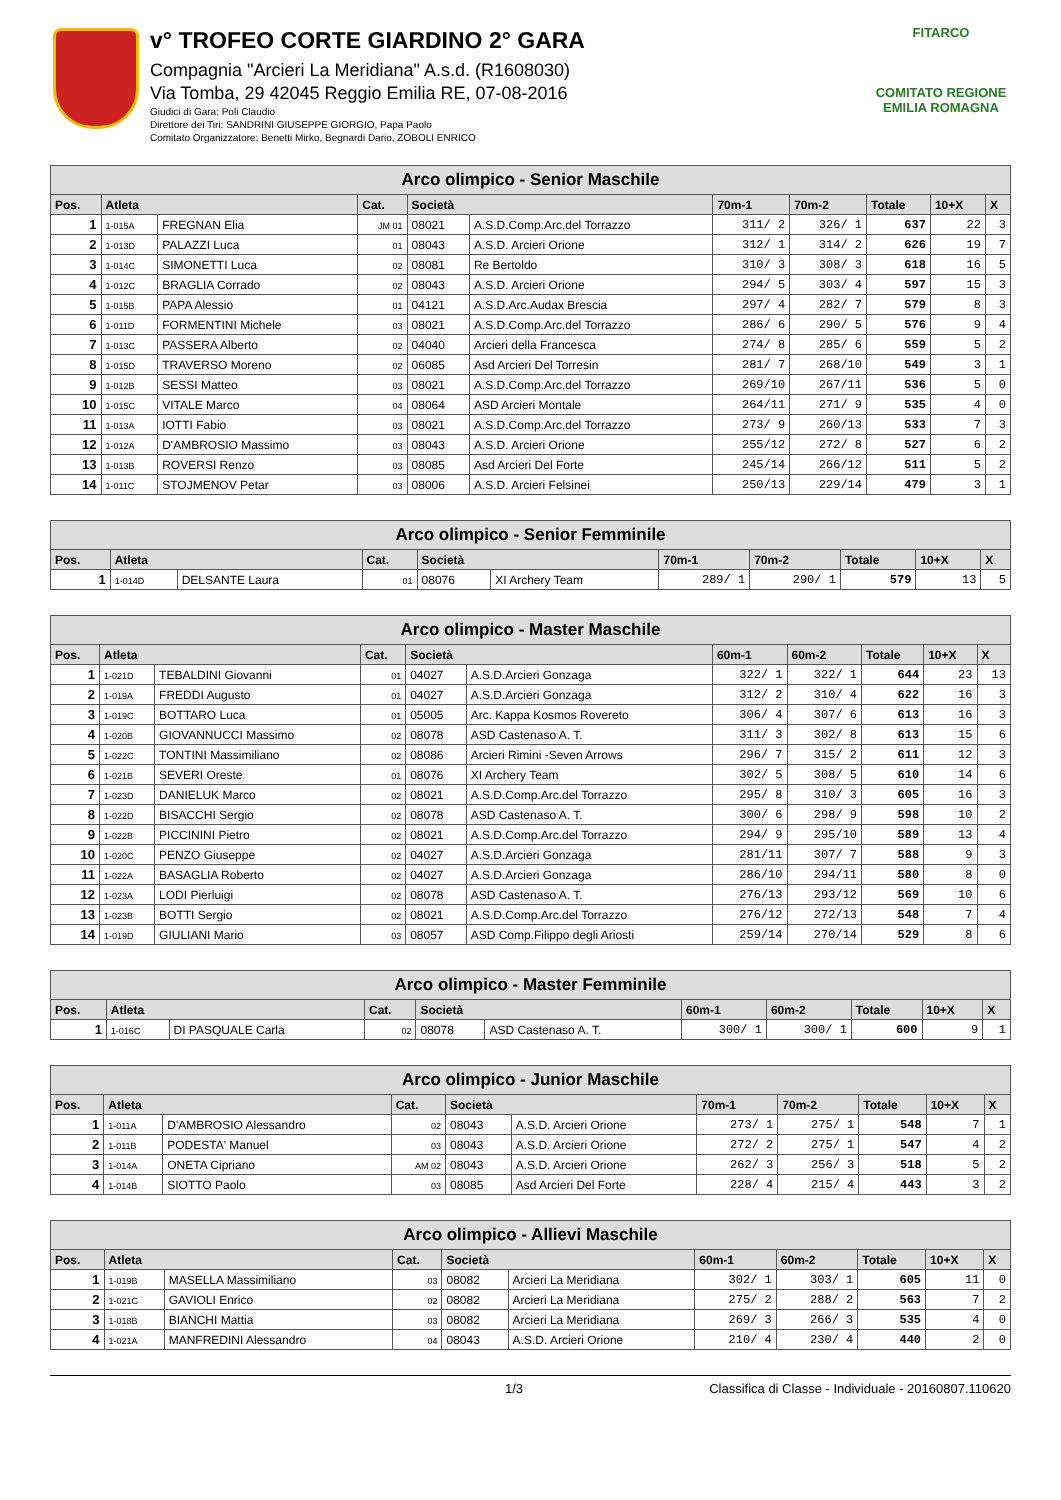v° TROFEO CORTE GIARDINO 2° GARA
Compagnia "Arcieri La Meridiana" A.s.d. (R1608030)
Via Tomba, 29 42045 Reggio Emilia RE, 07-08-2016
Giudici di Gara: Poli Claudio
Direttore dei Tiri: SANDRINI GIUSEPPE GIORGIO, Papa Paolo
Comitato Organizzatore: Benetti Mirko, Begnardi Dario, ZOBOLI ENRICO
FITARCO
COMITATO REGIONE EMILIA ROMAGNA
| Arco olimpico - Senior Maschile | | | | | | | | | | |
| Pos. | Atleta | | Cat. | Società | | 70m-1 | 70m-2 | Totale | 10+X | X |
| 1 | 1-015A | FREGNAN Elia | JM 01 | 08021 | A.S.D.Comp.Arc.del Torrazzo | 311/ 2 | 326/ 1 | 637 | 22 | 3 |
| 2 | 1-013D | PALAZZI Luca | 01 | 08043 | A.S.D. Arcieri Orione | 312/ 1 | 314/ 2 | 626 | 19 | 7 |
| 3 | 1-014C | SIMONETTI Luca | 02 | 08081 | Re Bertoldo | 310/ 3 | 308/ 3 | 618 | 16 | 5 |
| 4 | 1-012C | BRAGLIA Corrado | 02 | 08043 | A.S.D. Arcieri Orione | 294/ 5 | 303/ 4 | 597 | 15 | 3 |
| 5 | 1-015B | PAPA Alessio | 01 | 04121 | A.S.D.Arc.Audax Brescia | 297/ 4 | 282/ 7 | 579 | 8 | 3 |
| 6 | 1-011D | FORMENTINI Michele | 03 | 08021 | A.S.D.Comp.Arc.del Torrazzo | 286/ 6 | 290/ 5 | 576 | 9 | 4 |
| 7 | 1-013C | PASSERA Alberto | 02 | 04040 | Arcieri della Francesca | 274/ 8 | 285/ 6 | 559 | 5 | 2 |
| 8 | 1-015D | TRAVERSO Moreno | 02 | 06085 | Asd Arcieri Del Torresin | 281/ 7 | 268/10 | 549 | 3 | 1 |
| 9 | 1-012B | SESSI Matteo | 03 | 08021 | A.S.D.Comp.Arc.del Torrazzo | 269/10 | 267/11 | 536 | 5 | 0 |
| 10 | 1-015C | VITALE Marco | 04 | 08064 | ASD Arcieri Montale | 264/11 | 271/ 9 | 535 | 4 | 0 |
| 11 | 1-013A | IOTTI Fabio | 03 | 08021 | A.S.D.Comp.Arc.del Torrazzo | 273/ 9 | 260/13 | 533 | 7 | 3 |
| 12 | 1-012A | D'AMBROSIO Massimo | 03 | 08043 | A.S.D. Arcieri Orione | 255/12 | 272/ 8 | 527 | 6 | 2 |
| 13 | 1-013B | ROVERSI Renzo | 03 | 08085 | Asd Arcieri Del Forte | 245/14 | 266/12 | 511 | 5 | 2 |
| 14 | 1-011C | STOJMENOV Petar | 03 | 08006 | A.S.D. Arcieri Felsinei | 250/13 | 229/14 | 479 | 3 | 1 |
| Arco olimpico - Senior Femminile | | | | | | | | | | |
| Pos. | Atleta | | Cat. | Società | | 70m-1 | 70m-2 | Totale | 10+X | X |
| 1 | 1-014D | DELSANTE Laura | 01 | 08076 | XI Archery Team | 289/ 1 | 290/ 1 | 579 | 13 | 5 |
| Arco olimpico - Master Maschile | | | | | | | | | | |
| Pos. | Atleta | | Cat. | Società | | 60m-1 | 60m-2 | Totale | 10+X | X |
| 1 | 1-021D | TEBALDINI Giovanni | 01 | 04027 | A.S.D.Arcieri Gonzaga | 322/ 1 | 322/ 1 | 644 | 23 | 13 |
| 2 | 1-019A | FREDDI Augusto | 01 | 04027 | A.S.D.Arcieri Gonzaga | 312/ 2 | 310/ 4 | 622 | 16 | 3 |
| 3 | 1-019C | BOTTARO Luca | 01 | 05005 | Arc. Kappa Kosmos Rovereto | 306/ 4 | 307/ 6 | 613 | 16 | 3 |
| 4 | 1-020B | GIOVANNUCCI Massimo | 02 | 08078 | ASD Castenaso A. T. | 311/ 3 | 302/ 8 | 613 | 15 | 6 |
| 5 | 1-022C | TONTINI Massimiliano | 02 | 08086 | Arcieri Rimini -Seven Arrows | 296/ 7 | 315/ 2 | 611 | 12 | 3 |
| 6 | 1-021B | SEVERI Oreste | 01 | 08076 | XI Archery Team | 302/ 5 | 308/ 5 | 610 | 14 | 6 |
| 7 | 1-023D | DANIELUK Marco | 02 | 08021 | A.S.D.Comp.Arc.del Torrazzo | 295/ 8 | 310/ 3 | 605 | 16 | 3 |
| 8 | 1-022D | BISACCHI Sergio | 02 | 08078 | ASD Castenaso A. T. | 300/ 6 | 298/ 9 | 598 | 10 | 2 |
| 9 | 1-022B | PICCININI Pietro | 02 | 08021 | A.S.D.Comp.Arc.del Torrazzo | 294/ 9 | 295/10 | 589 | 13 | 4 |
| 10 | 1-020C | PENZO Giuseppe | 02 | 04027 | A.S.D.Arcieri Gonzaga | 281/11 | 307/ 7 | 588 | 9 | 3 |
| 11 | 1-022A | BASAGLIA Roberto | 02 | 04027 | A.S.D.Arcieri Gonzaga | 286/10 | 294/11 | 580 | 8 | 0 |
| 12 | 1-023A | LODI Pierluigi | 02 | 08078 | ASD Castenaso A. T. | 276/13 | 293/12 | 569 | 10 | 6 |
| 13 | 1-023B | BOTTI Sergio | 02 | 08021 | A.S.D.Comp.Arc.del Torrazzo | 276/12 | 272/13 | 548 | 7 | 4 |
| 14 | 1-019D | GIULIANI Mario | 03 | 08057 | ASD Comp.Filippo degli Ariosti | 259/14 | 270/14 | 529 | 8 | 6 |
| Arco olimpico - Master Femminile | | | | | | | | | | |
| Pos. | Atleta | | Cat. | Società | | 60m-1 | 60m-2 | Totale | 10+X | X |
| 1 | 1-016C | DI PASQUALE Carla | 02 | 08078 | ASD Castenaso A. T. | 300/ 1 | 300/ 1 | 600 | 9 | 1 |
| Arco olimpico - Junior Maschile | | | | | | | | | | |
| Pos. | Atleta | | Cat. | Società | | 70m-1 | 70m-2 | Totale | 10+X | X |
| 1 | 1-011A | D'AMBROSIO Alessandro | 02 | 08043 | A.S.D. Arcieri Orione | 273/ 1 | 275/ 1 | 548 | 7 | 1 |
| 2 | 1-011B | PODESTA' Manuel | 03 | 08043 | A.S.D. Arcieri Orione | 272/ 2 | 275/ 1 | 547 | 4 | 2 |
| 3 | 1-014A | ONETA Cipriano | AM 02 | 08043 | A.S.D. Arcieri Orione | 262/ 3 | 256/ 3 | 518 | 5 | 2 |
| 4 | 1-014B | SIOTTO Paolo | 03 | 08085 | Asd Arcieri Del Forte | 228/ 4 | 215/ 4 | 443 | 3 | 2 |
| Arco olimpico - Allievi Maschile | | | | | | | | | | |
| Pos. | Atleta | | Cat. | Società | | 60m-1 | 60m-2 | Totale | 10+X | X |
| 1 | 1-019B | MASELLA Massimiliano | 03 | 08082 | Arcieri La Meridiana | 302/ 1 | 303/ 1 | 605 | 11 | 0 |
| 2 | 1-021C | GAVIOLI Enrico | 02 | 08082 | Arcieri La Meridiana | 275/ 2 | 288/ 2 | 563 | 7 | 2 |
| 3 | 1-018B | BIANCHI Mattia | 03 | 08082 | Arcieri La Meridiana | 269/ 3 | 266/ 3 | 535 | 4 | 0 |
| 4 | 1-021A | MANFREDINI Alessandro | 04 | 08043 | A.S.D. Arcieri Orione | 210/ 4 | 230/ 4 | 440 | 2 | 0 |
1/3 Classifica di Classe - Individuale - 20160807.110620